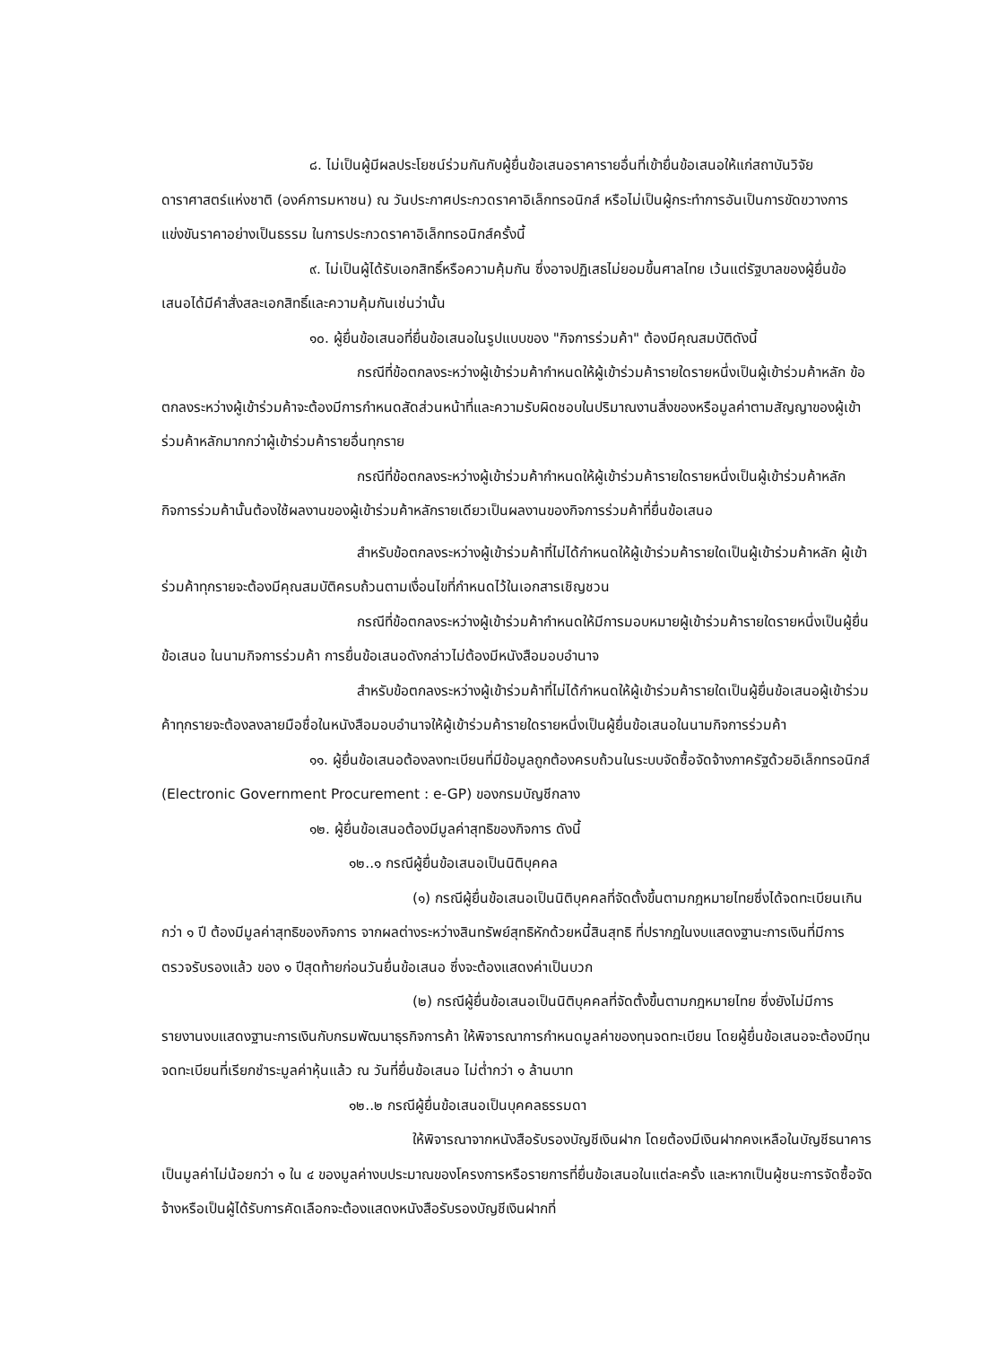๘. ไม่เป็นผู้มีผลประโยชน์ร่วมกันกับผู้ยื่นข้อเสนอราคารายอื่นที่เข้ายื่นข้อเสนอให้แก่สถาบันวิจัยดาราศาสตร์แห่งชาติ (องค์การมหาชน) ณ วันประกาศประกวดราคาอิเล็กทรอนิกส์ หรือไม่เป็นผู้กระทำการอันเป็นการขัดขวางการแข่งขันราคาอย่างเป็นธรรม ในการประกวดราคาอิเล็กทรอนิกส์ครั้งนี้
๙. ไม่เป็นผู้ได้รับเอกสิทธิ์หรือความคุ้มกัน ซึ่งอาจปฏิเสธไม่ยอมขึ้นศาลไทย เว้นแต่รัฐบาลของผู้ยื่นข้อเสนอได้มีคำสั่งสละเอกสิทธิ์และความคุ้มกันเช่นว่านั้น
๑๐. ผู้ยื่นข้อเสนอที่ยื่นข้อเสนอในรูปแบบของ "กิจการร่วมค้า" ต้องมีคุณสมบัติดังนี้
กรณีที่ข้อตกลงระหว่างผู้เข้าร่วมค้ากำหนดให้ผู้เข้าร่วมค้ารายใดรายหนึ่งเป็นผู้เข้าร่วมค้าหลัก ข้อตกลงระหว่างผู้เข้าร่วมค้าจะต้องมีการกำหนดสัดส่วนหน้าที่และความรับผิดชอบในปริมาณงานสิ่งของหรือมูลค่าตามสัญญาของผู้เข้าร่วมค้าหลักมากกว่าผู้เข้าร่วมค้ารายอื่นทุกราย
กรณีที่ข้อตกลงระหว่างผู้เข้าร่วมค้ากำหนดให้ผู้เข้าร่วมค้ารายใดรายหนึ่งเป็นผู้เข้าร่วมค้าหลัก กิจการร่วมค้านั้นต้องใช้ผลงานของผู้เข้าร่วมค้าหลักรายเดียวเป็นผลงานของกิจการร่วมค้าที่ยื่นข้อเสนอ
สำหรับข้อตกลงระหว่างผู้เข้าร่วมค้าที่ไม่ได้กำหนดให้ผู้เข้าร่วมค้ารายใดเป็นผู้เข้าร่วมค้าหลัก ผู้เข้าร่วมค้าทุกรายจะต้องมีคุณสมบัติครบถ้วนตามเงื่อนไขที่กำหนดไว้ในเอกสารเชิญชวน
กรณีที่ข้อตกลงระหว่างผู้เข้าร่วมค้ากำหนดให้มีการมอบหมายผู้เข้าร่วมค้ารายใดรายหนึ่งเป็นผู้ยื่นข้อเสนอ ในนามกิจการร่วมค้า การยื่นข้อเสนอดังกล่าวไม่ต้องมีหนังสือมอบอำนาจ
สำหรับข้อตกลงระหว่างผู้เข้าร่วมค้าที่ไม่ได้กำหนดให้ผู้เข้าร่วมค้ารายใดเป็นผู้ยื่นข้อเสนอผู้เข้าร่วมค้าทุกรายจะต้องลงลายมือชื่อในหนังสือมอบอำนาจให้ผู้เข้าร่วมค้ารายใดรายหนึ่งเป็นผู้ยื่นข้อเสนอในนามกิจการร่วมค้า
๑๑. ผู้ยื่นข้อเสนอต้องลงทะเบียนที่มีข้อมูลถูกต้องครบถ้วนในระบบจัดซื้อจัดจ้างภาครัฐด้วยอิเล็กทรอนิกส์ (Electronic Government Procurement : e-GP) ของกรมบัญชีกลาง
๑๒. ผู้ยื่นข้อเสนอต้องมีมูลค่าสุทธิของกิจการ ดังนี้
๑๒..๑ กรณีผู้ยื่นข้อเสนอเป็นนิติบุคคล
(๑) กรณีผู้ยื่นข้อเสนอเป็นนิติบุคคลที่จัดตั้งขึ้นตามกฎหมายไทยซึ่งได้จดทะเบียนเกินกว่า ๑ ปี ต้องมีมูลค่าสุทธิของกิจการ จากผลต่างระหว่างสินทรัพย์สุทธิหักด้วยหนี้สินสุทธิ ที่ปรากฏในงบแสดงฐานะการเงินที่มีการตรวจรับรองแล้ว ของ ๑ ปีสุดท้ายก่อนวันยื่นข้อเสนอ ซึ่งจะต้องแสดงค่าเป็นบวก
(๒) กรณีผู้ยื่นข้อเสนอเป็นนิติบุคคลที่จัดตั้งขึ้นตามกฎหมายไทย ซึ่งยังไม่มีการรายงานงบแสดงฐานะการเงินกับกรมพัฒนาธุรกิจการค้า ให้พิจารณาการกำหนดมูลค่าของทุนจดทะเบียน โดยผู้ยื่นข้อเสนอจะต้องมีทุนจดทะเบียนที่เรียกชำระมูลค่าหุ้นแล้ว ณ วันที่ยื่นข้อเสนอ ไม่ต่ำกว่า ๑ ล้านบาท
๑๒..๒ กรณีผู้ยื่นข้อเสนอเป็นบุคคลธรรมดา
ให้พิจารณาจากหนังสือรับรองบัญชีเงินฝาก โดยต้องมีเงินฝากคงเหลือในบัญชีธนาคารเป็นมูลค่าไม่น้อยกว่า ๑ ใน ๔ ของมูลค่างบประมาณของโครงการหรือรายการที่ยื่นข้อเสนอในแต่ละครั้ง และหากเป็นผู้ชนะการจัดซื้อจัดจ้างหรือเป็นผู้ได้รับการคัดเลือกจะต้องแสดงหนังสือรับรองบัญชีเงินฝากที่